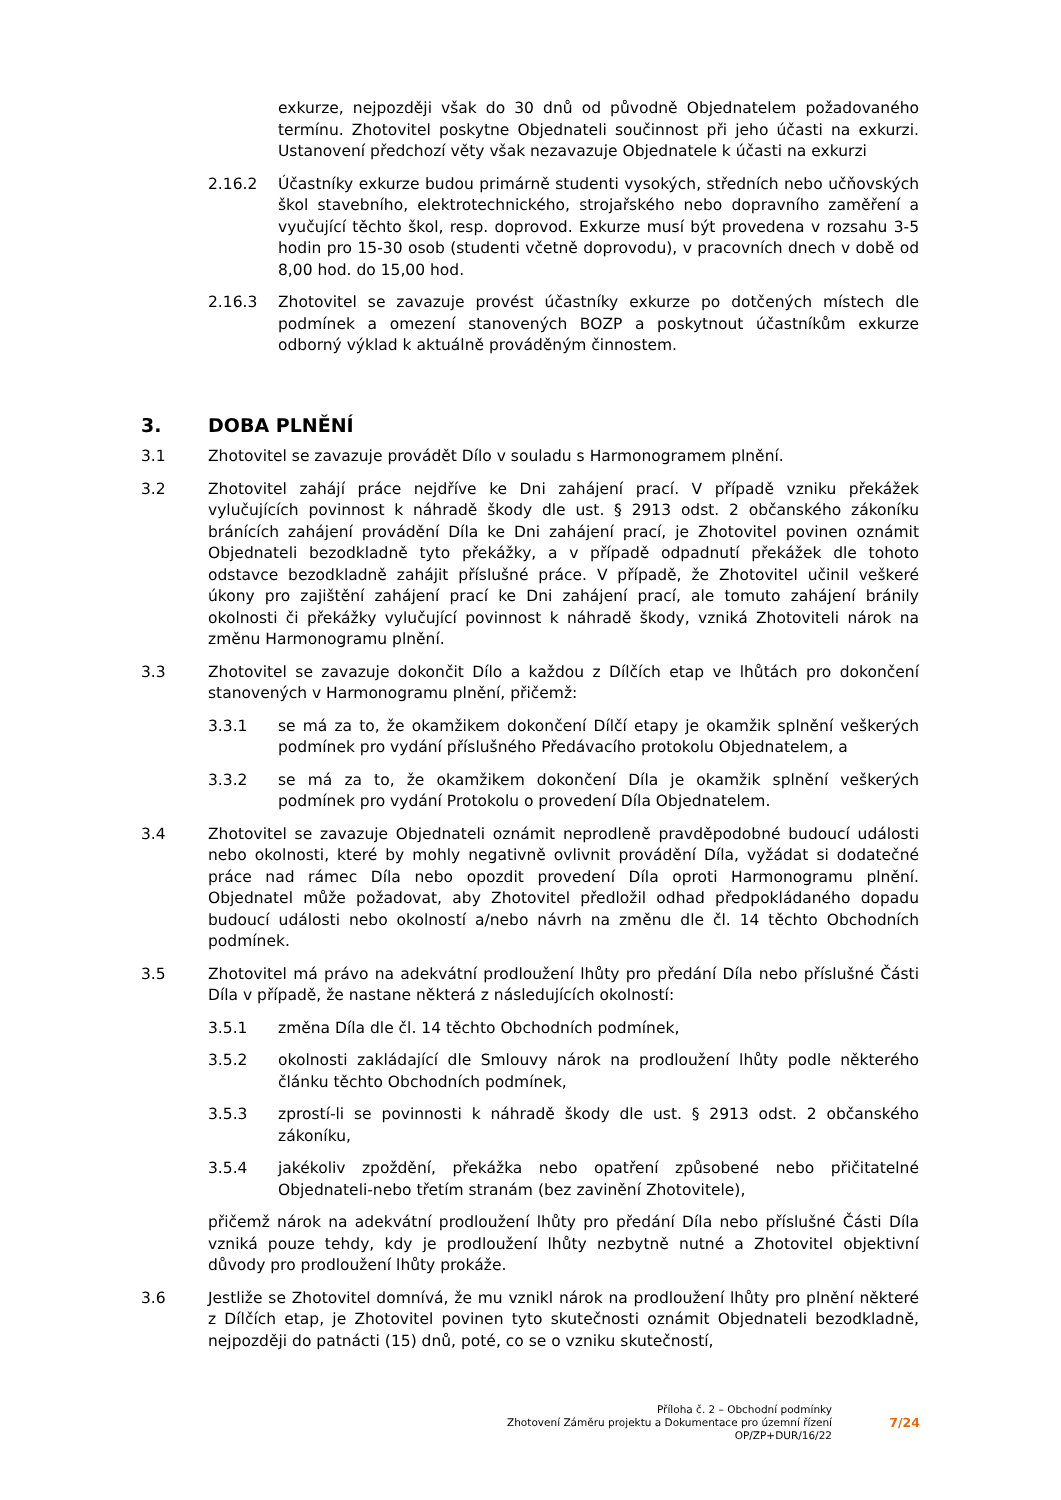exkurze, nejpozději však do 30 dnů od původně Objednatelem požadovaného termínu. Zhotovitel poskytne Objednateli součinnost při jeho účasti na exkurzi. Ustanovení předchozí věty však nezavazuje Objednatele k účasti na exkurzi
2.16.2 Účastníky exkurze budou primárně studenti vysokých, středních nebo učňovských škol stavebního, elektrotechnického, strojařského nebo dopravního zaměření a vyučující těchto škol, resp. doprovod. Exkurze musí být provedena v rozsahu 3-5 hodin pro 15-30 osob (studenti včetně doprovodu), v pracovních dnech v době od 8,00 hod. do 15,00 hod.
2.16.3 Zhotovitel se zavazuje provést účastníky exkurze po dotčených místech dle podmínek a omezení stanovených BOZP a poskytnout účastníkům exkurze odborný výklad k aktuálně prováděným činnostem.
3. DOBA PLNĚNÍ
3.1 Zhotovitel se zavazuje provádět Dílo v souladu s Harmonogramem plnění.
3.2 Zhotovitel zahájí práce nejdříve ke Dni zahájení prací. V případě vzniku překážek vylučujících povinnost k náhradě škody dle ust. § 2913 odst. 2 občanského zákoníku bránících zahájení provádění Díla ke Dni zahájení prací, je Zhotovitel povinen oznámit Objednateli bezodkladně tyto překážky, a v případě odpadnutí překážek dle tohoto odstavce bezodkladně zahájit příslušné práce. V případě, že Zhotovitel učinil veškeré úkony pro zajištění zahájení prací ke Dni zahájení prací, ale tomuto zahájení bránily okolnosti či překážky vylučující povinnost k náhradě škody, vzniká Zhotoviteli nárok na změnu Harmonogramu plnění.
3.3 Zhotovitel se zavazuje dokončit Dílo a každou z Dílčích etap ve lhůtách pro dokončení stanovených v Harmonogramu plnění, přičemž:
3.3.1 se má za to, že okamžikem dokončení Dílčí etapy je okamžik splnění veškerých podmínek pro vydání příslušného Předávacího protokolu Objednatelem, a
3.3.2 se má za to, že okamžikem dokončení Díla je okamžik splnění veškerých podmínek pro vydání Protokolu o provedení Díla Objednatelem.
3.4 Zhotovitel se zavazuje Objednateli oznámit neprodleně pravděpodobné budoucí události nebo okolnosti, které by mohly negativně ovlivnit provádění Díla, vyžádat si dodatečné práce nad rámec Díla nebo opozdit provedení Díla oproti Harmonogramu plnění. Objednatel může požadovat, aby Zhotovitel předložil odhad předpokládaného dopadu budoucí události nebo okolností a/nebo návrh na změnu dle čl. 14 těchto Obchodních podmínek.
3.5 Zhotovitel má právo na adekvátní prodloužení lhůty pro předání Díla nebo příslušné Části Díla v případě, že nastane některá z následujících okolností:
3.5.1 změna Díla dle čl. 14 těchto Obchodních podmínek,
3.5.2 okolnosti zakládající dle Smlouvy nárok na prodloužení lhůty podle některého článku těchto Obchodních podmínek,
3.5.3 zprostí-li se povinnosti k náhradě škody dle ust. § 2913 odst. 2 občanského zákoníku,
3.5.4 jakékoliv zpoždění, překážka nebo opatření způsobené nebo přičitatelné Objednateli-nebo třetím stranám (bez zavinění Zhotovitele),
přičemž nárok na adekvátní prodloužení lhůty pro předání Díla nebo příslušné Části Díla vzniká pouze tehdy, kdy je prodloužení lhůty nezbytně nutné a Zhotovitel objektivní důvody pro prodloužení lhůty prokáže.
3.6 Jestliže se Zhotovitel domnívá, že mu vznikl nárok na prodloužení lhůty pro plnění některé z Dílčích etap, je Zhotovitel povinen tyto skutečnosti oznámit Objednateli bezodkladně, nejpozději do patnácti (15) dnů, poté, co se o vzniku skutečností,
Příloha č. 2 – Obchodní podmínky
Zhotovení Záměru projektu a Dokumentace pro územní řízení
OP/ZP+DUR/16/22
7/24